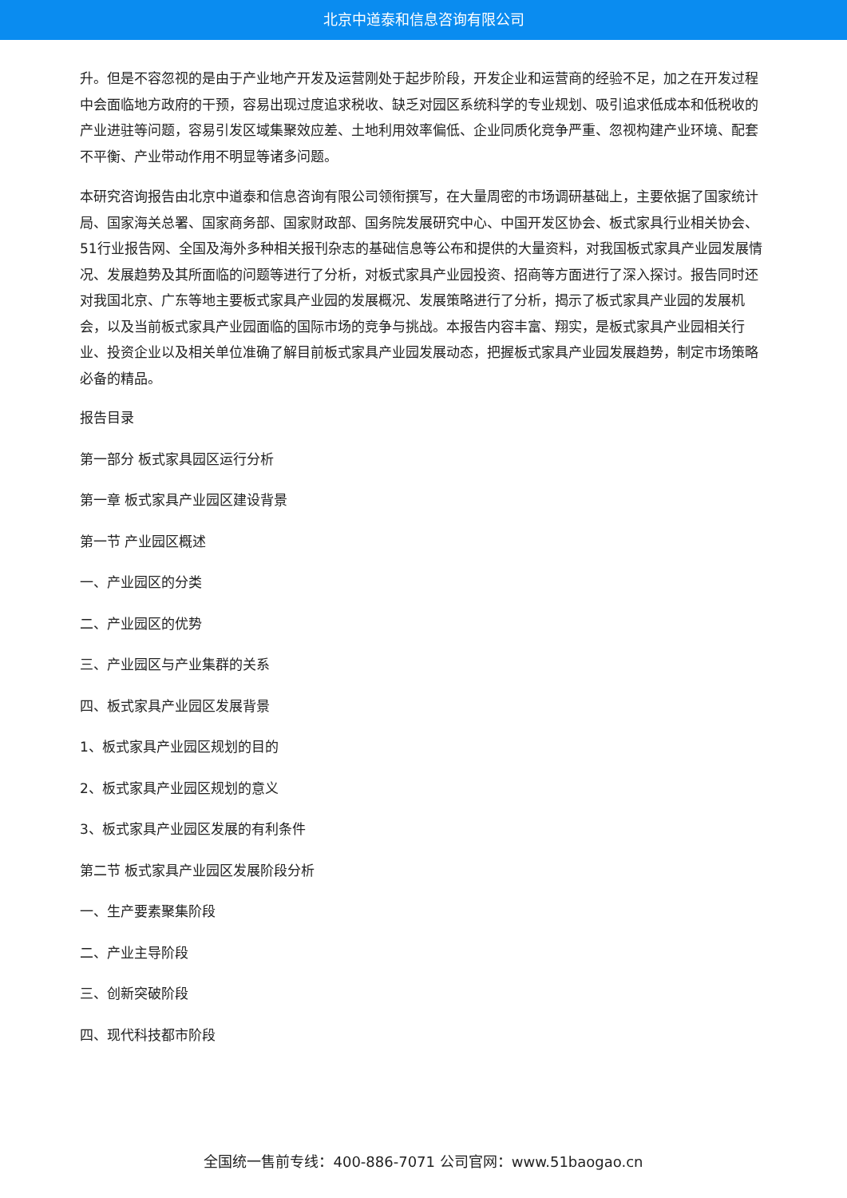北京中道泰和信息咨询有限公司
升。但是不容忽视的是由于产业地产开发及运营刚处于起步阶段，开发企业和运营商的经验不足，加之在开发过程中会面临地方政府的干预，容易出现过度追求税收、缺乏对园区系统科学的专业规划、吸引追求低成本和低税收的产业进驻等问题，容易引发区域集聚效应差、土地利用效率偏低、企业同质化竞争严重、忽视构建产业环境、配套不平衡、产业带动作用不明显等诸多问题。
本研究咨询报告由北京中道泰和信息咨询有限公司领衔撰写，在大量周密的市场调研基础上，主要依据了国家统计局、国家海关总署、国家商务部、国家财政部、国务院发展研究中心、中国开发区协会、板式家具行业相关协会、51行业报告网、全国及海外多种相关报刊杂志的基础信息等公布和提供的大量资料，对我国板式家具产业园发展情况、发展趋势及其所面临的问题等进行了分析，对板式家具产业园投资、招商等方面进行了深入探讨。报告同时还对我国北京、广东等地主要板式家具产业园的发展概况、发展策略进行了分析，揭示了板式家具产业园的发展机会，以及当前板式家具产业园面临的国际市场的竞争与挑战。本报告内容丰富、翔实，是板式家具产业园相关行业、投资企业以及相关单位准确了解目前板式家具产业园发展动态，把握板式家具产业园发展趋势，制定市场策略必备的精品。
报告目录
第一部分 板式家具园区运行分析
第一章 板式家具产业园区建设背景
第一节 产业园区概述
一、产业园区的分类
二、产业园区的优势
三、产业园区与产业集群的关系
四、板式家具产业园区发展背景
1、板式家具产业园区规划的目的
2、板式家具产业园区规划的意义
3、板式家具产业园区发展的有利条件
第二节 板式家具产业园区发展阶段分析
一、生产要素聚集阶段
二、产业主导阶段
三、创新突破阶段
四、现代科技都市阶段
全国统一售前专线：400-886-7071 公司官网：www.51baogao.cn